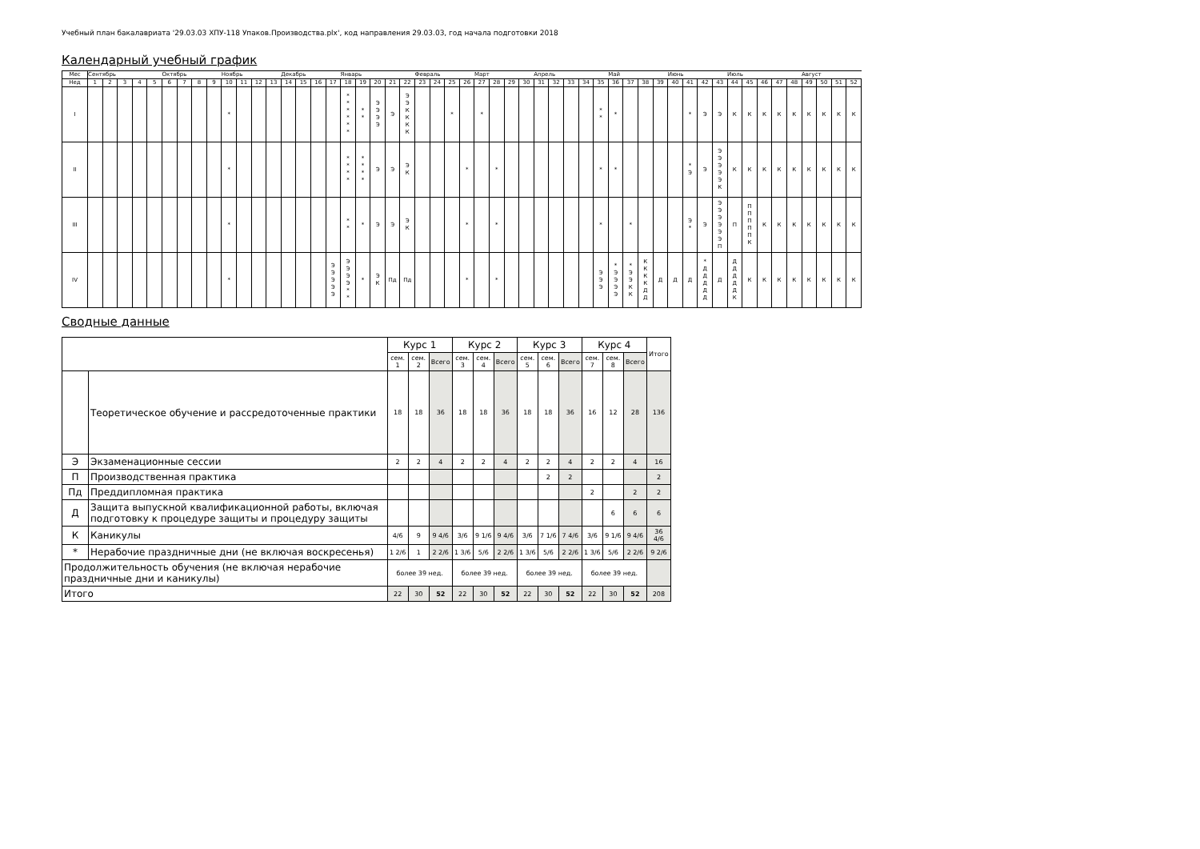Учебный план бакалавриата '29.03.03 ХПУ-118 Упаков.Производства.plx', код направления 29.03.03, год начала подготовки 2018
Календарный учебный график
| Мес | Сентябрь | | | | | Октябрь | | | | Ноябрь | | | | Декабрь | | | | Январь | | | | | Февраль | | | | Март | | | | Апрель | | | | | Май | | | | Июнь | | | | Июль | | | | | Август | | | |
| --- | --- | --- | --- | --- | --- | --- | --- | --- | --- | --- | --- | --- | --- | --- | --- | --- | --- | --- | --- | --- | --- | --- | --- | --- | --- | --- | --- | --- | --- | --- | --- | --- | --- | --- | --- | --- | --- | --- | --- | --- | --- | --- | --- | --- | --- | --- | --- | --- | --- | --- | --- | --- |
| Нед | 1 | 2 | 3 | 4 | 5 | 6 | 7 | 8 | 9 | 10 | 11 | 12 | 13 | 14 | 15 | 16 | 17 | 18 | 19 | 20 | 21 | 22 | 23 | 24 | 25 | 26 | 27 | 28 | 29 | 30 | 31 | 32 | 33 | 34 | 35 | 36 | 37 | 38 | 39 | 40 | 41 | 42 | 43 | 44 | 45 | 46 | 47 | 48 | 49 | 50 | 51 | 52 |
| I | | | | | | | | | | * | | | | | | | | * * * * * * | * * | Э Э Э Э | Э | Э Э К К К К | | | * | | * | | | | | | | | * * | * | | | | | * | Э | Э | К | К | К | К | К | К | К | К | К |
| II | | | | | | | | | | * | | | | | | | | * * * * | * * * * | Э | Э | Э К | | | | * | | * | | | | | | | * | * | | | | | * Э | Э | Э Э Э Э Э К | К | К | К | К | К | К | К | К | К |
| III | | | | | | | | | | * | | | | | | | | * * | * | Э | Э | Э К | | | | * | | * | | | | | | | * | | * | | | | Э * | Э | Э Э Э Э Э Э П | П | П П П П П К | К | К | К | К | К | К | К |
| IV | | | | | | | | | | * | | | | | | | Э Э Э Э Э | Э Э Э Э * * | * | Э К | Пд | Пд | | | | * | | * | | | | | | | Э Э Э | * Э Э Э Э | * Э Э К К | К К К К Д Д | Д | Д | Д | * Д Д Д Д Д | Д | Д Д Д Д Д К | К | К | К | К | К | К | К | К |
Сводные данные
| | | Курс 1 | | | Курс 2 | | | Курс 3 | | | Курс 4 | | | Итого |
| --- | --- | --- | --- | --- | --- | --- | --- | --- | --- | --- | --- | --- | --- | --- |
| | | сем. 1 | сем. 2 | Всего | сем. 3 | сем. 4 | Всего | сем. 5 | сем. 6 | Всего | сем. 7 | сем. 8 | Всего | |
| | Теоретическое обучение и рассредоточенные практики | 18 | 18 | 36 | 18 | 18 | 36 | 18 | 18 | 36 | 16 | 12 | 28 | 136 |
| Э | Экзаменационные сессии | 2 | 2 | 4 | 2 | 2 | 4 | 2 | 2 | 4 | 2 | 2 | 4 | 16 |
| П | Производственная практика | | | | | | | | 2 | 2 | | | | 2 |
| Пд | Преддипломная практика | | | | | | | | | | 2 | | 2 | 2 |
| Д | Защита выпускной квалификационной работы, включая подготовку к процедуре защиты и процедуру защиты | | | | | | | | | | | 6 | 6 | 6 |
| К | Каникулы | 4/6 | 9 | 9 4/6 | 3/6 | 9 1/6 | 9 4/6 | 3/6 | 7 1/6 | 7 4/6 | 3/6 | 9 1/6 | 9 4/6 | 36 4/6 |
| * | Нерабочие праздничные дни (не включая воскресенья) | 1 2/6 | 1 | 2 2/6 | 1 3/6 | 5/6 | 2 2/6 | 1 3/6 | 5/6 | 2 2/6 | 1 3/6 | 5/6 | 2 2/6 | 9 2/6 |
| Продолжительность обучения (не включая нерабочие праздничные дни и каникулы) | | более 39 нед. | | | более 39 нед. | | | более 39 нед. | | | более 39 нед. | | | |
| Итого | | 22 | 30 | 52 | 22 | 30 | 52 | 22 | 30 | 52 | 22 | 30 | 52 | 208 |